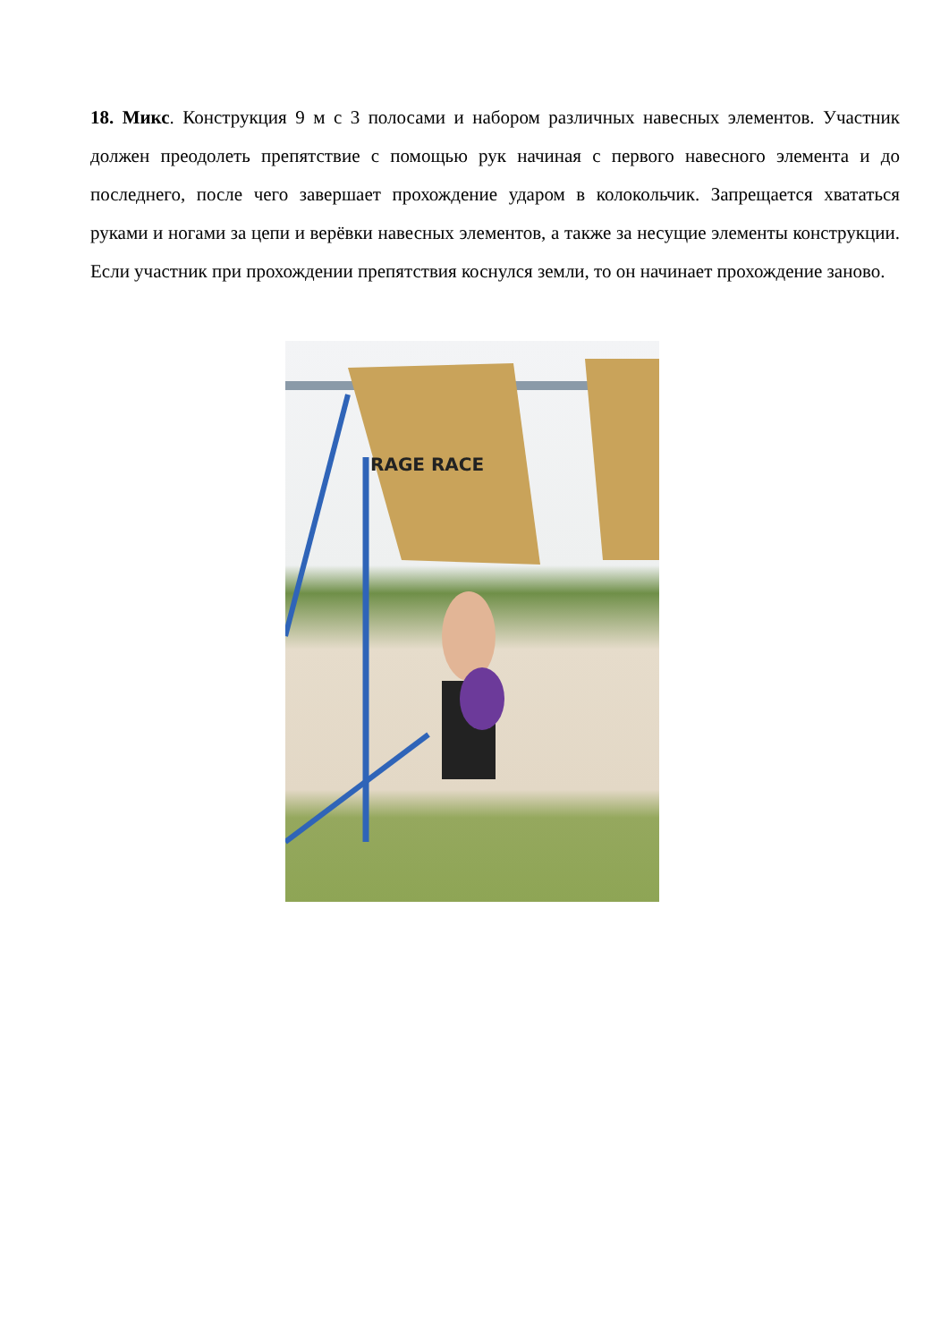18. Микс. Конструкция 9 м с 3 полосами и набором различных навесных элементов. Участник должен преодолеть препятствие с помощью рук начиная с первого навесного элемента и до последнего, после чего завершает прохождение ударом в колокольчик. Запрещается хвататься руками и ногами за цепи и верёвки навесных элементов, а также за несущие элементы конструкции. Если участник при прохождении препятствия коснулся земли, то он начинает прохождение заново.
RAGE RACE